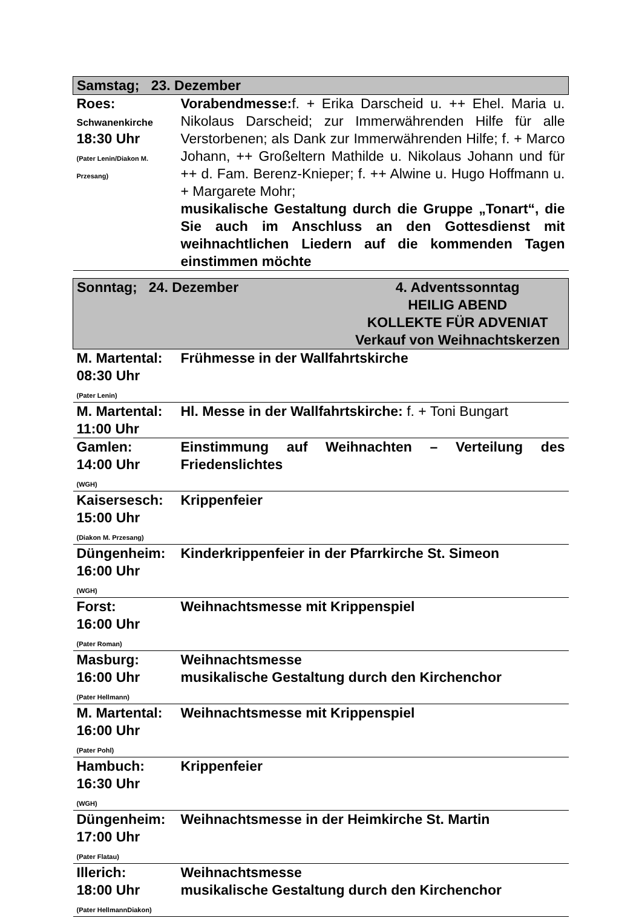| Samstag; 23. Dezember | |
| Roes: Schwanenkirche 18:30 Uhr (Pater Lenin/Diakon M. Przesang) | Vorabendmesse: f. + Erika Darscheid u. ++ Ehel. Maria u. Nikolaus Darscheid; zur Immerwährenden Hilfe für alle Verstorbenen; als Dank zur Immerwährenden Hilfe; f. + Marco Johann, ++ Großeltern Mathilde u. Nikolaus Johann und für ++ d. Fam. Berenz-Knieper; f. ++ Alwine u. Hugo Hoffmann u. + Margarete Mohr; musikalische Gestaltung durch die Gruppe „Tonart“, die Sie auch im Anschluss an den Gottesdienst mit weihnachtlichen Liedern auf die kommenden Tagen einstimmen möchte |
| Sonntag; 24. Dezember 4. Adventssonntag HEILIG ABEND KOLLEKTE FÜR ADVENIAT Verkauf von Weihnachtskerzen | |
| M. Martental: 08:30 Uhr (Pater Lenin) | Frühmesse in der Wallfahrtskirche |
| M. Martental: 11:00 Uhr | Hl. Messe in der Wallfahrtskirche: f. + Toni Bungart |
| Gamlen: 14:00 Uhr (WGH) | Einstimmung auf Weihnachten – Verteilung des Friedenslichtes |
| Kaisersesch: 15:00 Uhr (Diakon M. Przesang) | Krippenfeier |
| Düngenheim: 16:00 Uhr (WGH) | Kinderkrippenfeier in der Pfarrkirche St. Simeon |
| Forst: 16:00 Uhr (Pater Roman) | Weihnachtsmesse mit Krippenspiel |
| Masburg: 16:00 Uhr (Pater Hellmann) | Weihnachtsmesse musikalische Gestaltung durch den Kirchenchor |
| M. Martental: 16:00 Uhr (Pater Pohl) | Weihnachtsmesse mit Krippenspiel |
| Hambuch: 16:30 Uhr (WGH) | Krippenfeier |
| Düngenheim: 17:00 Uhr (Pater Flatau) | Weihnachtsmesse in der Heimkirche St. Martin |
| Illerich: 18:00 Uhr (Pater HellmannDiakon) | Weihnachtsmesse musikalische Gestaltung durch den Kirchenchor |